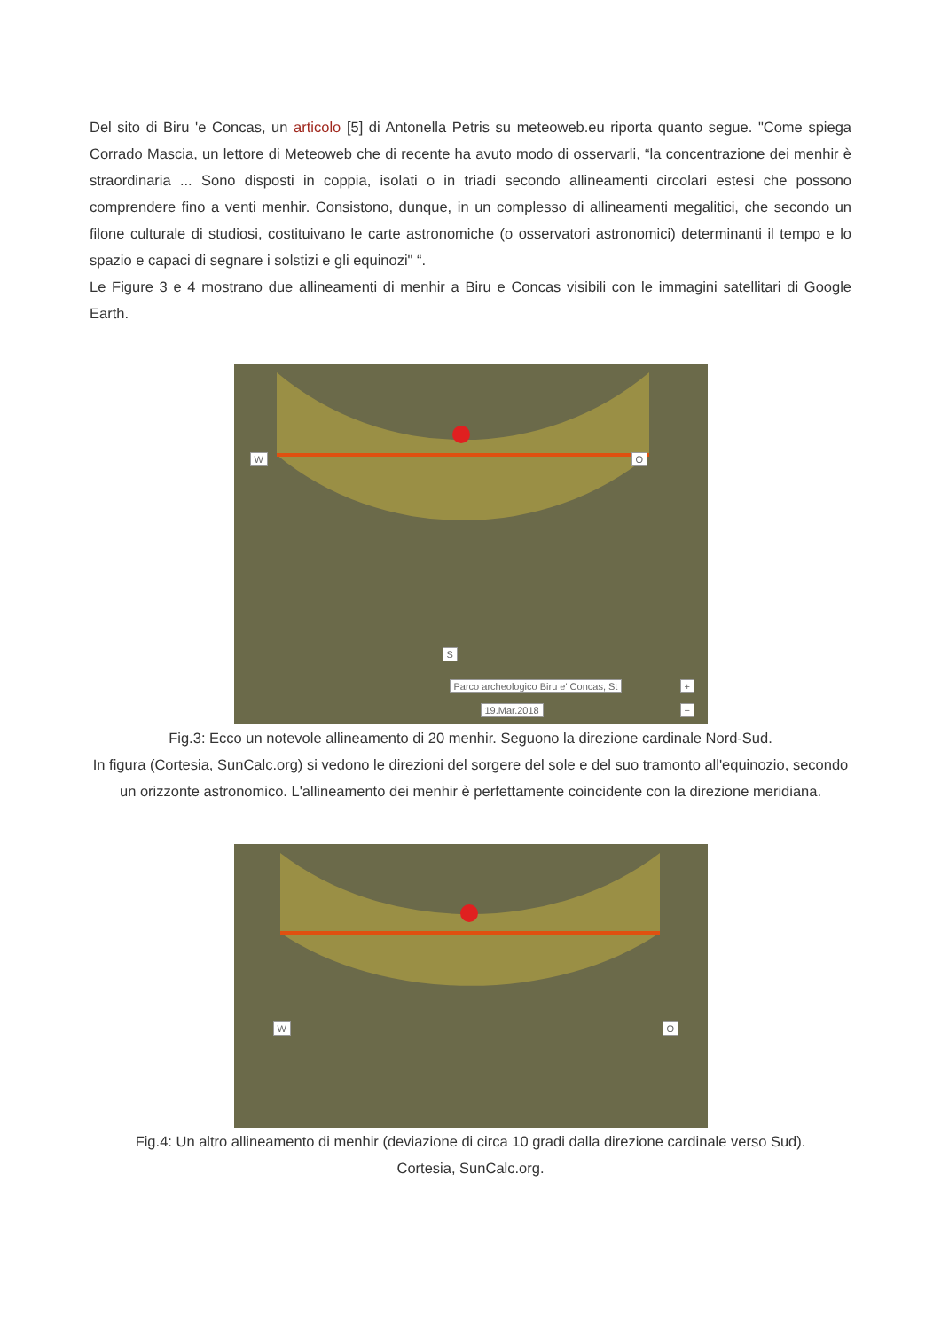Del sito di Biru 'e Concas, un articolo [5] di Antonella Petris su meteoweb.eu riporta quanto segue. "Come spiega Corrado Mascia, un lettore di Meteoweb che di recente ha avuto modo di osservarli, “la concentrazione dei menhir è straordinaria ... Sono disposti in coppia, isolati o in triadi secondo allineamenti circolari estesi che possono comprendere fino a venti menhir. Consistono, dunque, in un complesso di allineamenti megalitici, che secondo un filone culturale di studiosi, costituivano le carte astronomiche (o osservatori astronomici) determinanti il tempo e lo spazio e capaci di segnare i solstizi e gli equinozi" “.
Le Figure 3 e 4 mostrano due allineamenti di menhir a Biru e Concas visibili con le immagini satellitari di Google Earth.
W O
S
Parco archeologico Biru e' Concas, St
19.Mar.2018
+
−
Fig.3: Ecco un notevole allineamento di 20 menhir. Seguono la direzione cardinale Nord-Sud.
In figura (Cortesia, SunCalc.org) si vedono le direzioni del sorgere del sole e del suo tramonto all'equinozio, secondo un orizzonte astronomico. L'allineamento dei menhir è perfettamente coincidente con la direzione meridiana.
W O
Fig.4: Un altro allineamento di menhir (deviazione di circa 10 gradi dalla direzione cardinale verso Sud).
Cortesia, SunCalc.org.